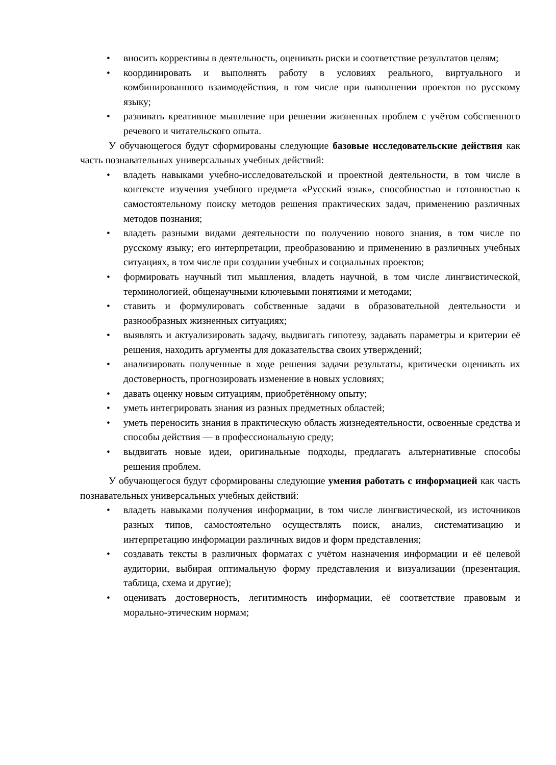• вносить коррективы в деятельность, оценивать риски и соответствие результатов целям;
• координировать и выполнять работу в условиях реального, виртуального и комбинированного взаимодействия, в том числе при выполнении проектов по русскому языку;
• развивать креативное мышление при решении жизненных проблем с учётом собственного речевого и читательского опыта.
У обучающегося будут сформированы следующие базовые исследовательские действия как часть познавательных универсальных учебных действий:
• владеть навыками учебно-исследовательской и проектной деятельности, в том числе в контексте изучения учебного предмета «Русский язык», способностью и готовностью к самостоятельному поиску методов решения практических задач, применению различных методов познания;
• владеть разными видами деятельности по получению нового знания, в том числе по русскому языку; его интерпретации, преобразованию и применению в различных учебных ситуациях, в том числе при создании учебных и социальных проектов;
• формировать научный тип мышления, владеть научной, в том числе лингвистической, терминологией, общенаучными ключевыми понятиями и методами;
• ставить и формулировать собственные задачи в образовательной деятельности и разнообразных жизненных ситуациях;
• выявлять и актуализировать задачу, выдвигать гипотезу, задавать параметры и критерии её решения, находить аргументы для доказательства своих утверждений;
• анализировать полученные в ходе решения задачи результаты, критически оценивать их достоверность, прогнозировать изменение в новых условиях;
• давать оценку новым ситуациям, приобретённому опыту;
• уметь интегрировать знания из разных предметных областей;
• уметь переносить знания в практическую область жизнедеятельности, освоенные средства и способы действия — в профессиональную среду;
• выдвигать новые идеи, оригинальные подходы, предлагать альтернативные способы решения проблем.
У обучающегося будут сформированы следующие умения работать с информацией как часть познавательных универсальных учебных действий:
• владеть навыками получения информации, в том числе лингвистической, из источников разных типов, самостоятельно осуществлять поиск, анализ, систематизацию и интерпретацию информации различных видов и форм представления;
• создавать тексты в различных форматах с учётом назначения информации и её целевой аудитории, выбирая оптимальную форму представления и визуализации (презентация, таблица, схема и другие);
• оценивать достоверность, легитимность информации, её соответствие правовым и морально-этическим нормам;